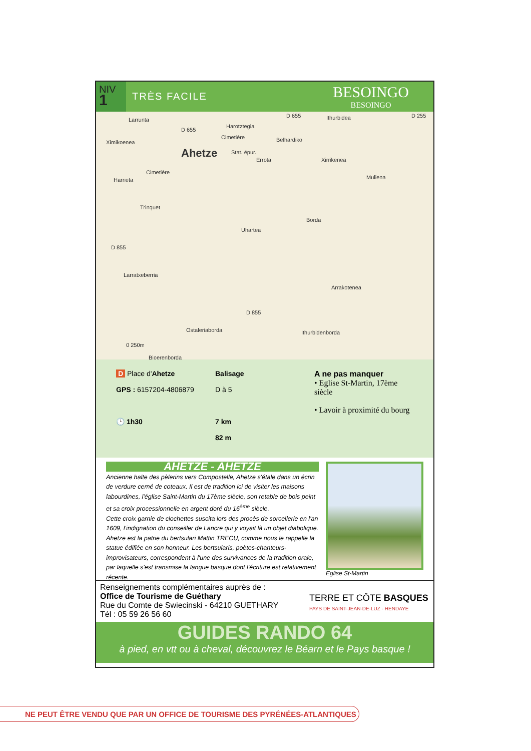NIV
1
TRÈS FACILE
BESOINGO
BESOINGO
Larrunta
D 655 Ithurbidea D 255
Harotztegia
D 655
Ximikoenea
Cimetière Belhardiko
Ahetze Stat. épur.
Errota Xirrikenea
Cimetière
Harrieta Muliena
Trinquet
Borda
Uhartea
D 855
Larratxeberria
Arrakotenea
D 855
Ostaleriaborda Ithurbidenborda
Biperenborda
0 250m
D Place d'Ahetze
GPS : 6157204-4806879
🕒 1h30
Balisage
D à 5
7 km
82 m
A ne pas manquer
• Eglise St-Martin, 17ème siècle
• Lavoir à proximité du bourg
AHETZE - AHETZE
Ancienne halte des pèlerins vers Compostelle, Ahetze s'étale dans un écrin de verdure cerné de coteaux. Il est de tradition ici de visiter les maisons labourdines, l'église Saint-Martin du 17ème siècle, son retable de bois peint et sa croix processionnelle en argent doré du 16<sup>ème</sup> siècle.
Cette croix garnie de clochettes suscita lors des procès de sorcellerie en l'an 1609, l'indignation du conseiller de Lancre qui y voyait là un objet diabolique.
Ahetze est la patrie du bertsulari Mattin TRECU, comme nous le rappelle la statue édifiée en son honneur. Les bertsularis, poètes-chanteurs-improvisateurs, correspondent à l'une des survivances de la tradition orale, par laquelle s'est transmise la langue basque dont l'écriture est relativement récente.
Eglise St-Martin
Renseignements complémentaires auprès de :
Office de Tourisme de Guéthary
Rue du Comte de Swiecinski - 64210 GUETHARY
Tél : 05 59 26 56 60
TERRE ET CÔTE BASQUES
PAYS DE SAINT-JEAN-DE-LUZ - HENDAYE
GUIDES RANDO 64
à pied, en vtt ou à cheval, découvrez le Béarn et le Pays basque !
NE PEUT ÊTRE VENDU QUE PAR UN OFFICE DE TOURISME DES PYRÉNÉES-ATLANTIQUES